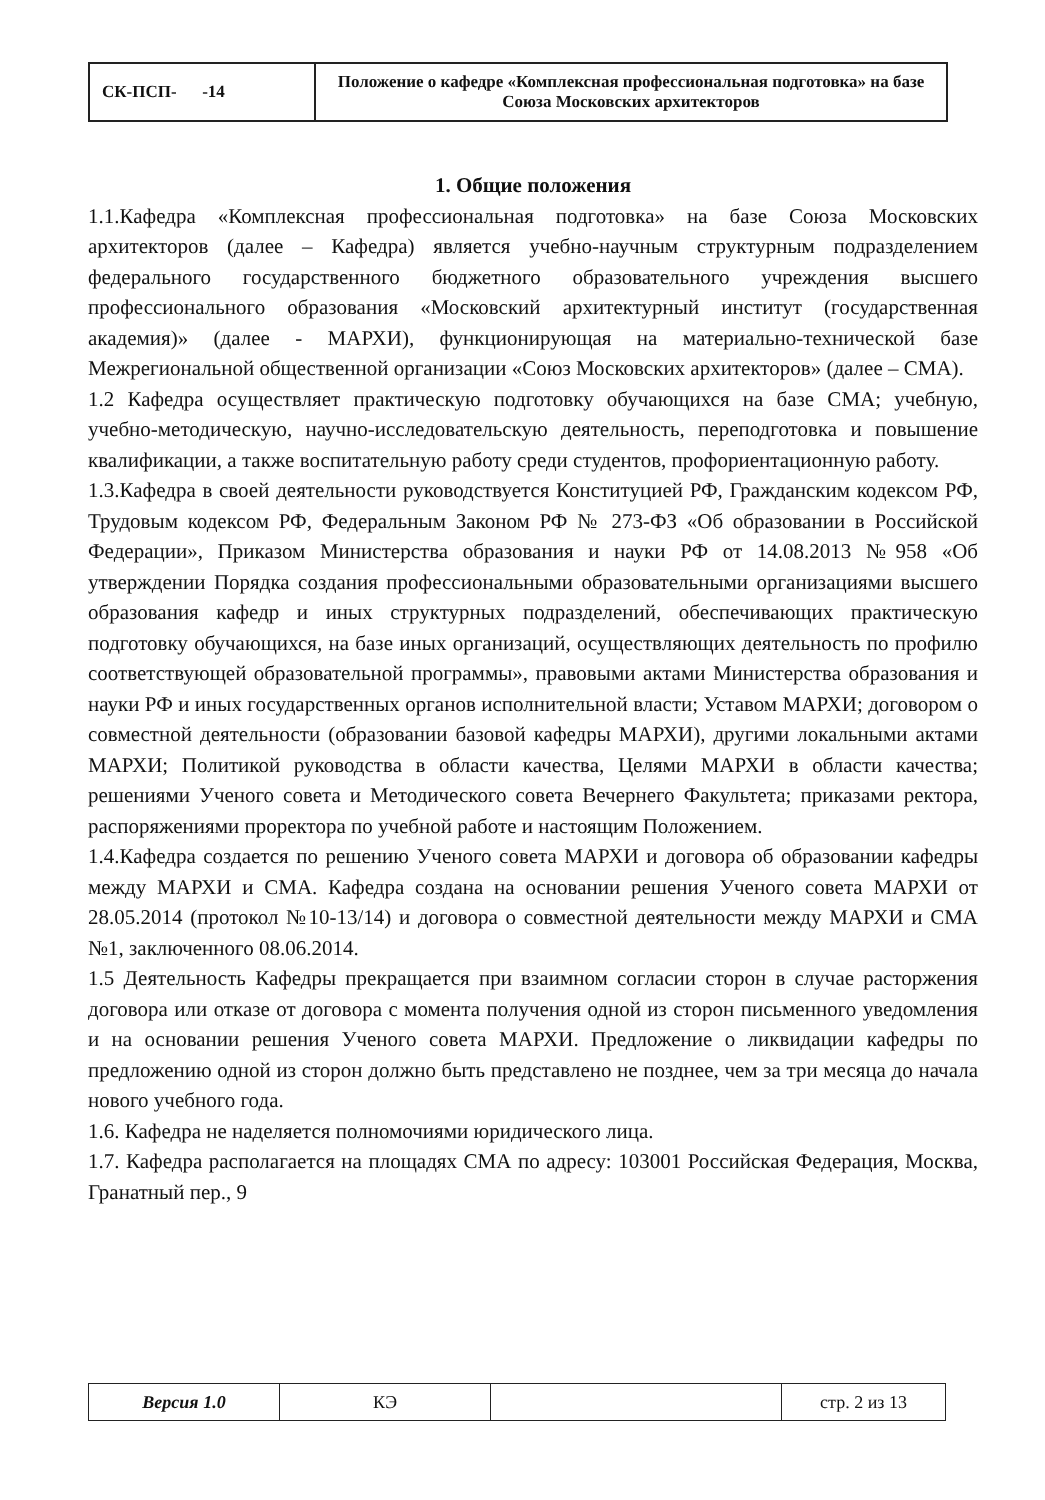| СК-ПСП- -14 | Положение о кафедре «Комплексная профессиональная подготовка» на базе Союза Московских архитекторов |
1. Общие положения
1.1.Кафедра «Комплексная профессиональная подготовка» на базе Союза Московских архитекторов (далее – Кафедра) является учебно-научным структурным подразделением федерального государственного бюджетного образовательного учреждения высшего профессионального образования «Московский архитектурный институт (государственная академия)» (далее - МАРХИ), функционирующая на материально-технической базе Межрегиональной общественной организации «Союз Московских архитекторов» (далее – СМА).
1.2 Кафедра осуществляет практическую подготовку обучающихся на базе СМА; учебную, учебно-методическую, научно-исследовательскую деятельность, переподготовка и повышение квалификации, а также воспитательную работу среди студентов, профориентационную работу.
1.3.Кафедра в своей деятельности руководствуется Конституцией РФ, Гражданским кодексом РФ, Трудовым кодексом РФ, Федеральным Законом РФ № 273-ФЗ «Об образовании в Российской Федерации», Приказом Министерства образования и науки РФ от 14.08.2013 №958 «Об утверждении Порядка создания профессиональными образовательными организациями высшего образования кафедр и иных структурных подразделений, обеспечивающих практическую подготовку обучающихся, на базе иных организаций, осуществляющих деятельность по профилю соответствующей образовательной программы», правовыми актами Министерства образования и науки РФ и иных государственных органов исполнительной власти; Уставом МАРХИ; договором о совместной деятельности (образовании базовой кафедры МАРХИ), другими локальными актами МАРХИ; Политикой руководства в области качества, Целями МАРХИ в области качества; решениями Ученого совета и Методического совета Вечернего Факультета; приказами ректора, распоряжениями проректора по учебной работе и настоящим Положением.
1.4.Кафедра создается по решению Ученого совета МАРХИ и договора об образовании кафедры между МАРХИ и СМА. Кафедра создана на основании решения Ученого совета МАРХИ от 28.05.2014 (протокол №10-13/14) и договора о совместной деятельности между МАРХИ и СМА №1, заключенного 08.06.2014.
1.5 Деятельность Кафедры прекращается при взаимном согласии сторон в случае расторжения договора или отказе от договора с момента получения одной из сторон письменного уведомления и на основании решения Ученого совета МАРХИ. Предложение о ликвидации кафедры по предложению одной из сторон должно быть представлено не позднее, чем за три месяца до начала нового учебного года.
1.6. Кафедра не наделяется полномочиями юридического лица.
1.7. Кафедра располагается на площадях СМА по адресу: 103001 Российская Федерация, Москва, Гранатный пер., 9
| Версия 1.0 | КЭ | | стр. 2 из 13 |